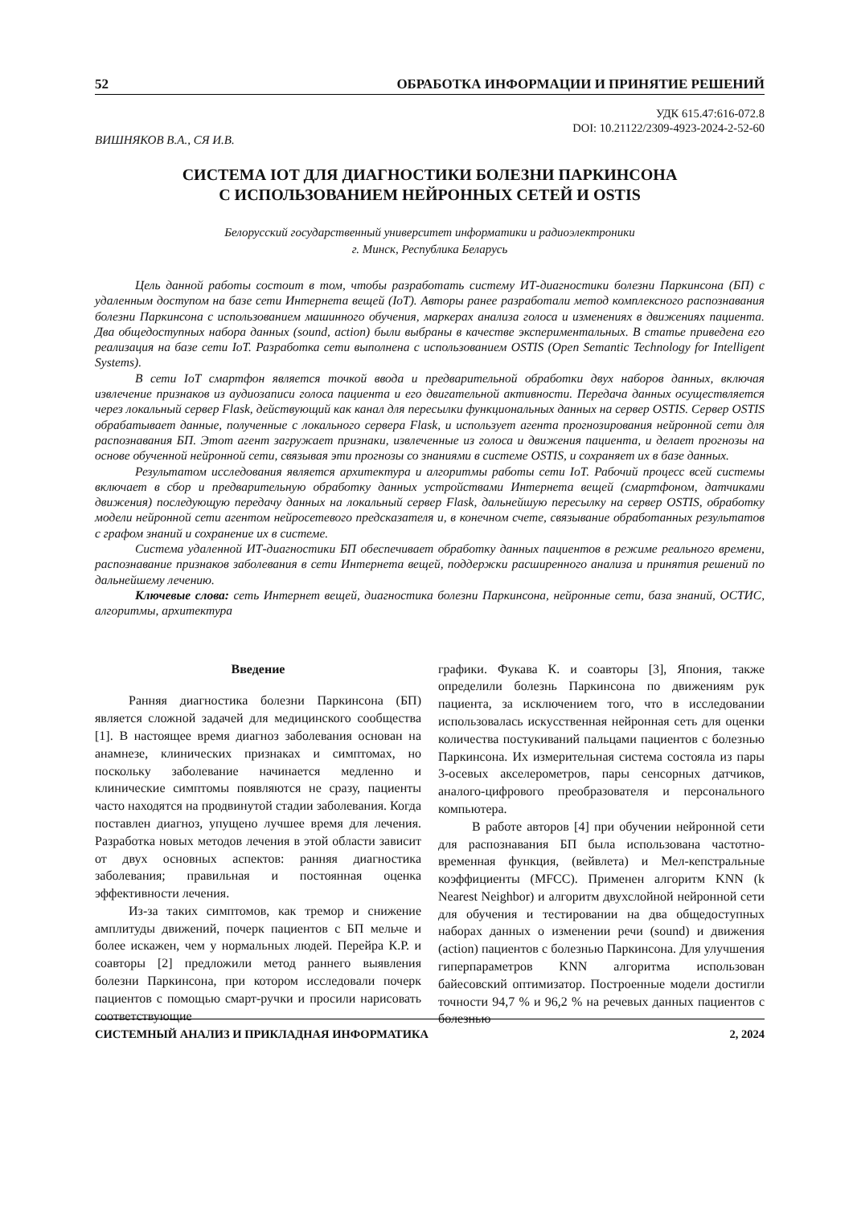52 ОБРАБОТКА ИНФОРМАЦИИ И ПРИНЯТИЕ РЕШЕНИЙ
УДК 615.47:616-072.8
DOI: 10.21122/2309-4923-2024-2-52-60
ВИШНЯКОВ В.А., СЯ И.В.
СИСТЕМА IOT ДЛЯ ДИАГНОСТИКИ БОЛЕЗНИ ПАРКИНСОНА
С ИСПОЛЬЗОВАНИЕМ НЕЙРОННЫХ СЕТЕЙ И OSTIS
Белорусский государственный университет информатики и радиоэлектроники
г. Минск, Республика Беларусь
Цель данной работы состоит в том, чтобы разработать систему ИТ-диагностики болезни Паркинсона (БП) с удаленным доступом на базе сети Интернета вещей (IoT). Авторы ранее разработали метод комплексного распознавания болезни Паркинсона с использованием машинного обучения, маркерах анализа голоса и изменениях в движениях пациента. Два общедоступных набора данных (sound, action) были выбраны в качестве экспериментальных. В статье приведена его реализация на базе сети IoT. Разработка сети выполнена с использованием OSTIS (Open Semantic Technology for Intelligent Systems).
В сети IoT смартфон является точкой ввода и предварительной обработки двух наборов данных, включая извлечение признаков из аудиозаписи голоса пациента и его двигательной активности. Передача данных осуществляется через локальный сервер Flask, действующий как канал для пересылки функциональных данных на сервер OSTIS. Сервер OSTIS обрабатывает данные, полученные с локального сервера Flask, и использует агента прогнозирования нейронной сети для распознавания БП. Этот агент загружает признаки, извлеченные из голоса и движения пациента, и делает прогнозы на основе обученной нейронной сети, связывая эти прогнозы со знаниями в системе OSTIS, и сохраняет их в базе данных.
Результатом исследования является архитектура и алгоритмы работы сети IoT. Рабочий процесс всей системы включает в сбор и предварительную обработку данных устройствами Интернета вещей (смартфоном, датчиками движения) последующую передачу данных на локальный сервер Flask, дальнейшую пересылку на сервер OSTIS, обработку модели нейронной сети агентом нейросетевого предсказателя и, в конечном счете, связывание обработанных результатов с графом знаний и сохранение их в системе.
Система удаленной ИТ-диагностики БП обеспечивает обработку данных пациентов в режиме реального времени, распознавание признаков заболевания в сети Интернета вещей, поддержки расширенного анализа и принятия решений по дальнейшему лечению.
Ключевые слова: сеть Интернет вещей, диагностика болезни Паркинсона, нейронные сети, база знаний, ОСТИС, алгоритмы, архитектура
Введение
Ранняя диагностика болезни Паркинсона (БП) является сложной задачей для медицинского сообщества [1]. В настоящее время диагноз заболевания основан на анамнезе, клинических признаках и симптомах, но поскольку заболевание начинается медленно и клинические симптомы появляются не сразу, пациенты часто находятся на продвинутой стадии заболевания. Когда поставлен диагноз, упущено лучшее время для лечения. Разработка новых методов лечения в этой области зависит от двух основных аспектов: ранняя диагностика заболевания; правильная и постоянная оценка эффективности лечения.
Из-за таких симптомов, как тремор и снижение амплитуды движений, почерк пациентов с БП мельче и более искажен, чем у нормальных людей. Перейра К.Р. и соавторы [2] предложили метод раннего выявления болезни Паркинсона, при котором исследовали почерк пациентов с помощью смарт-ручки и просили нарисовать соответствующие
графики. Фукава К. и соавторы [3], Япония, также определили болезнь Паркинсона по движениям рук пациента, за исключением того, что в исследовании использовалась искусственная нейронная сеть для оценки количества постукиваний пальцами пациентов с болезнью Паркинсона. Их измерительная система состояла из пары 3-осевых акселерометров, пары сенсорных датчиков, аналого-цифрового преобразователя и персонального компьютера.
В работе авторов [4] при обучении нейронной сети для распознавания БП была использована частотно-временная функция, (вейвлета) и Мел-кепстральные коэффициенты (MFCC). Применен алгоритм KNN (k Nearest Neighbor) и алгоритм двухслойной нейронной сети для обучения и тестировании на два общедоступных наборах данных о изменении речи (sound) и движения (action) пациентов с болезнью Паркинсона. Для улучшения гиперпараметров KNN алгоритма использован байесовский оптимизатор. Построенные модели достигли точности 94,7 % и 96,2 % на речевых данных пациентов с болезнью
СИСТЕМНЫЙ АНАЛИЗ И ПРИКЛАДНАЯ ИНФОРМАТИКА 2, 2024